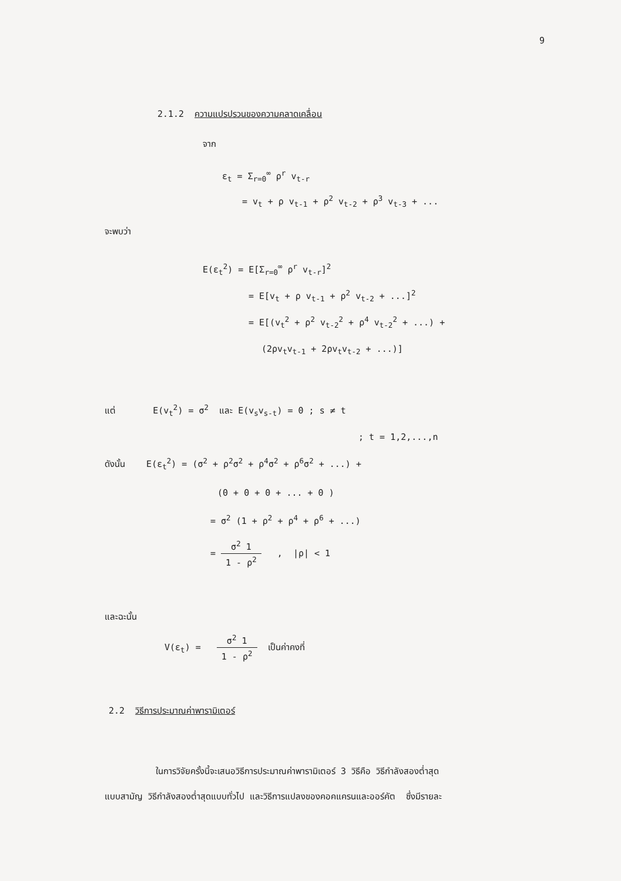9
2.1.2 ความแปรปรวนของความคลาดเคลื่อน
จาก
ε<sub>t</sub> = Σ<sub>r=0</sub><sup>∞</sup> ρ<sup>r</sup> v<sub>t-r</sub>
= v<sub>t</sub> + ρ v<sub>t-1</sub> + ρ<sup>2</sup> v<sub>t-2</sub> + ρ<sup>3</sup> v<sub>t-3</sub> + ...
จะพบว่า
E(ε<sub>t</sub><sup>2</sup>) = E[Σ<sub>r=0</sub><sup>∞</sup> ρ<sup>r</sup> v<sub>t-r</sub>]<sup>2</sup>
= E[v<sub>t</sub> + ρ v<sub>t-1</sub> + ρ<sup>2</sup> v<sub>t-2</sub> + ...]<sup>2</sup>
= E[(v<sub>t</sub><sup>2</sup> + ρ<sup>2</sup> v<sub>t-2</sub><sup>2</sup> + ρ<sup>4</sup> v<sub>t-2</sub><sup>2</sup> + ...) +
(2ρv<sub>t</sub>v<sub>t-1</sub> + 2ρv<sub>t</sub>v<sub>t-2</sub> + ...)]
แต่ E(v<sub>t</sub><sup>2</sup>) = σ<sup>2</sup> และ E(v<sub>s</sub>v<sub>s-t</sub>) = 0 ; s ≠ t
; t = 1,2,...,n
ดังนั้น E(ε<sub>t</sub><sup>2</sup>) = (σ<sup>2</sup> + ρ<sup>2</sup>σ<sup>2</sup> + ρ<sup>4</sup>σ<sup>2</sup> + ρ<sup>6</sup>σ<sup>2</sup> + ...) +
(0 + 0 + 0 + ... + 0 )
= σ<sup>2</sup> (1 + ρ<sup>2</sup> + ρ<sup>4</sup> + ρ<sup>6</sup> + ...)
= σ<sup>2</sup> 1 1 - ρ<sup>2</sup> , |ρ| < 1
และฉะนั้น
V(ε<sub>t</sub>) = σ<sup>2</sup> 1 1 - ρ<sup>2</sup> เป็นค่าคงที่
2.2 วิธีการประมาณค่าพารามิเตอร์
ในการวิจัยครั้งนี้จะเสนอวิธีการประมาณค่าพารามิเตอร์ 3 วิธีคือ วิธีกำลังสองต่ำสุด
แบบสามัญ วิธีกำลังสองต่ำสุดแบบทั่วไป และวิธีการแปลงของคอคแครนและออร์คัต ซึ่งมีรายละ